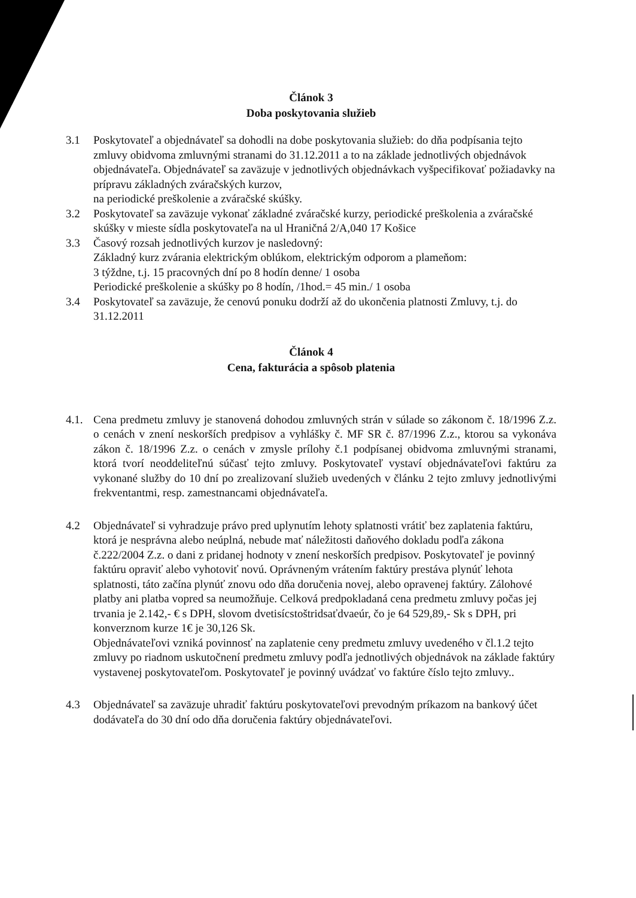Článok 3
Doba poskytovania služieb
3.1 Poskytovateľ a objednávateľ sa dohodli na dobe poskytovania služieb: do dňa podpísania tejto zmluvy obidvoma zmluvnými stranami do 31.12.2011 a to na základe jednotlivých objednávok objednávateľa. Objednávateľ sa zaväzuje v jednotlivých objednávkach vyšpecifikovať požiadavky na prípravu základných zváračských kurzov,
na periodické preškolenie a zváračské skúšky.
3.2 Poskytovateľ sa zaväzuje vykonať základné zváračské kurzy, periodické preškolenia a zváračské skúšky v mieste sídla poskytovateľa na ul Hraničná 2/A,040 17 Košice
3.3 Časový rozsah jednotlivých kurzov je nasledovný:
Základný kurz zvárania elektrickým oblúkom, elektrickým odporom a plameňom:
3 týždne, t.j. 15 pracovných dní po 8 hodín denne/ 1 osoba
Periodické preškolenie a skúšky po 8 hodín, /1hod.= 45 min./ 1 osoba
3.4 Poskytovateľ sa zaväzuje, že cenovú ponuku dodrží až do ukončenia platnosti Zmluvy, t.j. do 31.12.2011
Článok 4
Cena, fakturácia a spôsob platenia
4.1. Cena predmetu zmluvy je stanovená dohodou zmluvných strán v súlade so zákonom č. 18/1996 Z.z. o cenách v znení neskorších predpisov a vyhlášky č. MF SR č. 87/1996 Z.z., ktorou sa vykonáva zákon č. 18/1996 Z.z. o cenách v zmysle prílohy č.1 podpísanej obidvoma zmluvnými stranami, ktorá tvorí neoddeliteľnú súčasť tejto zmluvy. Poskytovateľ vystaví objednávateľovi faktúru za vykonané služby do 10 dní po zrealizovaní služieb uvedených v článku 2 tejto zmluvy jednotlivými frekventantmi, resp. zamestnancami objednávateľa.
4.2 Objednávateľ si vyhradzuje právo pred uplynutím lehoty splatnosti vrátiť bez zaplatenia faktúru, ktorá je nesprávna alebo neúplná, nebude mať náležitosti daňového dokladu podľa zákona č.222/2004 Z.z. o dani z pridanej hodnoty v znení neskorších predpisov. Poskytovateľ je povinný faktúru opraviť alebo vyhotoviť novú. Oprávneným vrátením faktúry prestáva plynúť lehota splatnosti, táto začína plynúť znovu odo dňa doručenia novej, alebo opravenej faktúry. Zálohové platby ani platba vopred sa neumožňuje. Celková predpokladaná cena predmetu zmluvy počas jej trvania je 2.142,- € s DPH, slovom dvetisícstoštridsaťdvaeúr, čo je 64 529,89,- Sk s DPH, pri konverznom kurze 1€ je 30,126 Sk.
Objednávateľovi vzniká povinnosť na zaplatenie ceny predmetu zmluvy uvedeného v čl.1.2 tejto zmluvy po riadnom uskutočnení predmetu zmluvy podľa jednotlivých objednávok na základe faktúry vystavenej poskytovateľom. Poskytovateľ je povinný uvádzať vo faktúre číslo tejto zmluvy..
4.3 Objednávateľ sa zaväzuje uhradiť faktúru poskytovateľovi prevodným príkazom na bankový účet dodávateľa do 30 dní odo dňa doručenia faktúry objednávateľovi.